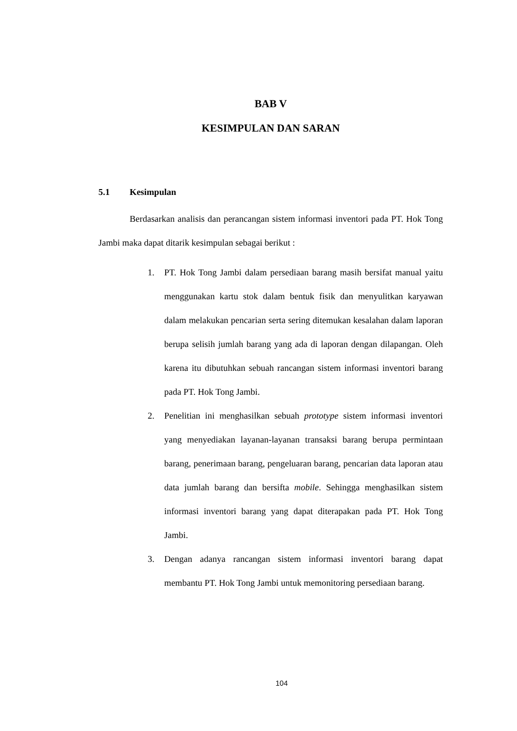BAB V
KESIMPULAN DAN SARAN
5.1 Kesimpulan
Berdasarkan analisis dan perancangan sistem informasi inventori pada PT. Hok Tong Jambi maka dapat ditarik kesimpulan sebagai berikut :
1. PT. Hok Tong Jambi dalam persediaan barang masih bersifat manual yaitu menggunakan kartu stok dalam bentuk fisik dan menyulitkan karyawan dalam melakukan pencarian serta sering ditemukan kesalahan dalam laporan berupa selisih jumlah barang yang ada di laporan dengan dilapangan. Oleh karena itu dibutuhkan sebuah rancangan sistem informasi inventori barang pada PT. Hok Tong Jambi.
2. Penelitian ini menghasilkan sebuah prototype sistem informasi inventori yang menyediakan layanan-layanan transaksi barang berupa permintaan barang, penerimaan barang, pengeluaran barang, pencarian data laporan atau data jumlah barang dan bersifta mobile. Sehingga menghasilkan sistem informasi inventori barang yang dapat diterapakan pada PT. Hok Tong Jambi.
3. Dengan adanya rancangan sistem informasi inventori barang dapat membantu PT. Hok Tong Jambi untuk memonitoring persediaan barang.
104